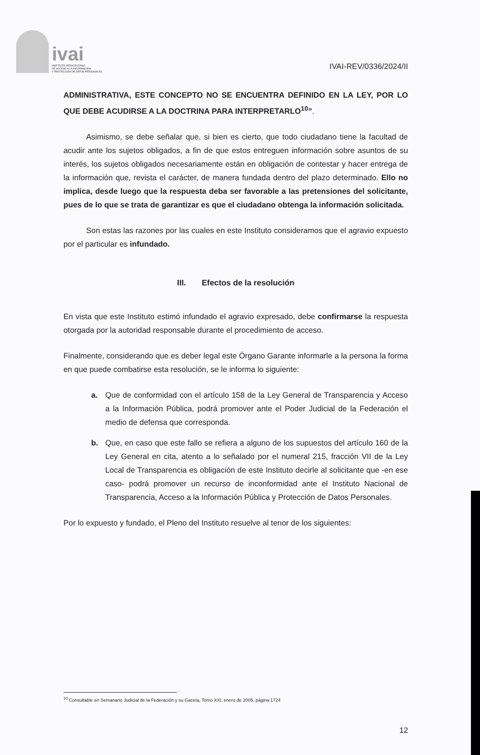ivai
INSTITUTO VERACRUZANO
DE ACCESO A LA INFORMACIÓN
Y PROTECCIÓN DE DATOS PERSONALES
IVAI-REV/0336/2024/II
ADMINISTRATIVA, ESTE CONCEPTO NO SE ENCUENTRA DEFINIDO EN LA LEY, POR LO QUE DEBE ACUDIRSE A LA DOCTRINA PARA INTERPRETARLO<sup>10</sup>”.
Asimismo, se debe señalar que, si bien es cierto, que todo ciudadano tiene la facultad de acudir ante los sujetos obligados, a fin de que estos entreguen información sobre asuntos de su interés, los sujetos obligados necesariamente están en obligación de contestar y hacer entrega de la información que, revista el carácter, de manera fundada dentro del plazo determinado. Ello no implica, desde luego que la respuesta deba ser favorable a las pretensiones del solicitante, pues de lo que se trata de garantizar es que el ciudadano obtenga la información solicitada.
Son estas las razones por las cuales en este Instituto consideramos que el agravio expuesto por el particular es infundado.
III. Efectos de la resolución
En vista que este Instituto estimó infundado el agravio expresado, debe confirmarse la respuesta otorgada por la autoridad responsable durante el procedimiento de acceso.
Finalmente, considerando que es deber legal este Órgano Garante informarle a la persona la forma en que puede combatirse esta resolución, se le informa lo siguiente:
a. Que de conformidad con el artículo 158 de la Ley General de Transparencia y Acceso a la Información Pública, podrá promover ante el Poder Judicial de la Federación el medio de defensa que corresponda.
b. Que, en caso que este fallo se refiera a alguno de los supuestos del artículo 160 de la Ley General en cita, atento a lo señalado por el numeral 215, fracción VII de la Ley Local de Transparencia es obligación de este Instituto decirle al solicitante que -en ese caso- podrá promover un recurso de inconformidad ante el Instituto Nacional de Transparencia, Acceso a la Información Pública y Protección de Datos Personales.
Por lo expuesto y fundado, el Pleno del Instituto resuelve al tenor de los siguientes:
<sup>10</sup> Consultable en Semanario Judicial de la Federación y su Gaceta, Tomo XXI, enero de 2005, página 1724
12